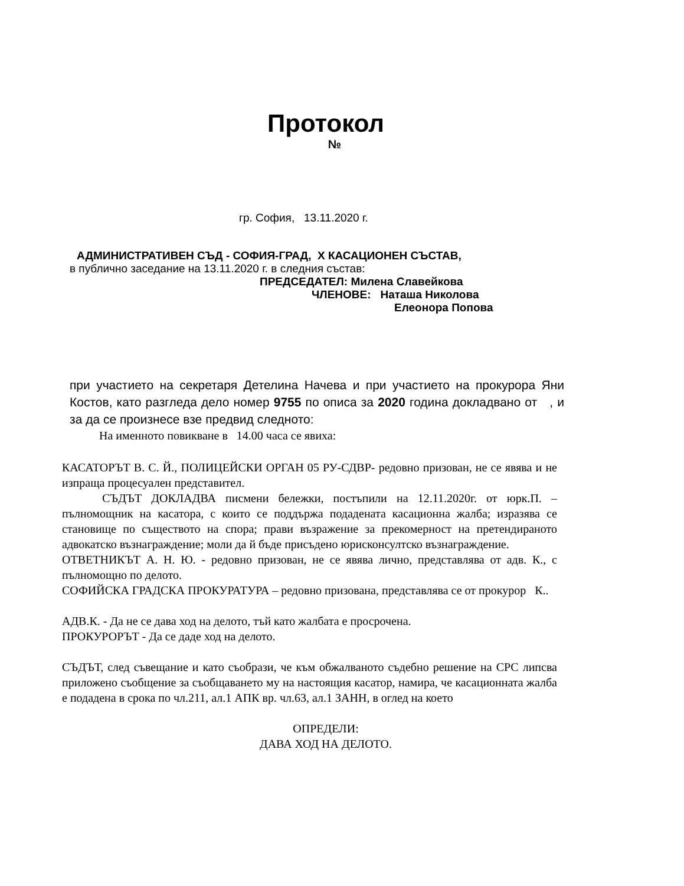Протокол
№
гр. София, 13.11.2020 г.
АДМИНИСТРАТИВЕН СЪД - СОФИЯ-ГРАД, Х КАСАЦИОНЕН СЪСТАВ,
в публично заседание на 13.11.2020 г. в следния състав:
ПРЕДСЕДАТЕЛ: Милена Славейкова
ЧЛЕНОВЕ: Наташа Николова
Елеонора Попова
при участието на секретаря Детелина Начева и при участието на прокурора Яни Костов, като разгледа дело номер 9755 по описа за 2020 година докладвано от , и за да се произнесе взе предвид следното:
На именното повикване в 14.00 часа се явиха:
КАСАТОРЪТ В. С. Й., ПОЛИЦЕЙСКИ ОРГАН 05 РУ-СДВР- редовно призован, не се явява и не изпраща процесуален представител.
СЪДЪТ ДОКЛАДВА писмени бележки, постъпили на 12.11.2020г. от юрк.П. – пълномощник на касатора, с които се поддържа подадената касационна жалба; изразява се становище по съществото на спора; прави възражение за прекомерност на претендираното адвокатско възнаграждение; моли да й бъде присъдено юрисконсултско възнаграждение.
ОТВЕТНИКЪТ А. Н. Ю. - редовно призован, не се явява лично, представлява от адв. К., с пълномощно по делото.
СОФИЙСКА ГРАДСКА ПРОКУРАТУРА – редовно призована, представлява се от прокурор К..
АДВ.К. - Да не се дава ход на делото, тъй като жалбата е просрочена.
ПРОКУРОРЪТ - Да се даде ход на делото.
СЪДЪТ, след съвещание и като съобрази, че към обжалваното съдебно решение на СРС липсва приложено съобщение за съобщаването му на настоящия касатор, намира, че касационната жалба е подадена в срока по чл.211, ал.1 АПК вр. чл.63, ал.1 ЗАНН, в оглед на което
ОПРЕДЕЛИ:
ДАВА ХОД НА ДЕЛОТО.